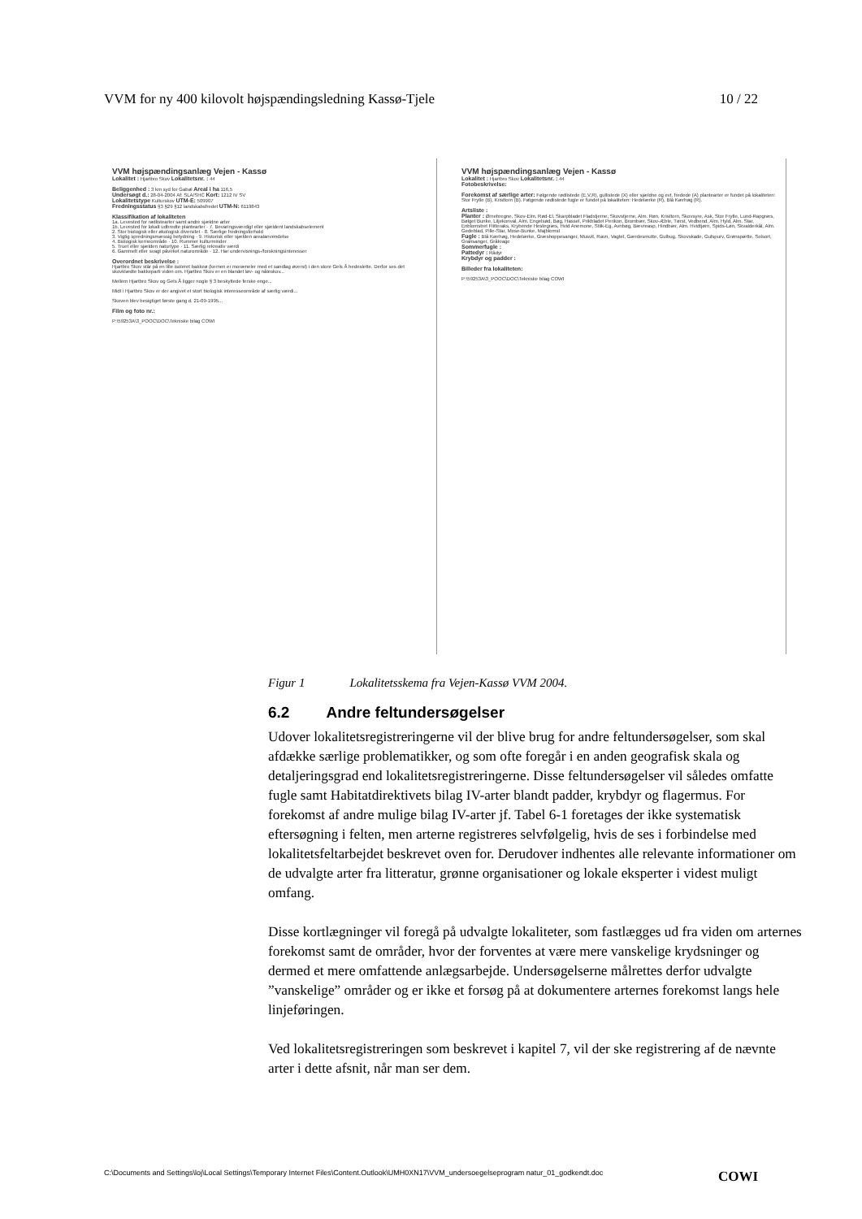VVM for ny 400 kilovolt højspændingsledning Kassø-Tjele 10 / 22
VVM højspændingsanlæg Vejen - Kassø
Lokalitet : Hjartbro Skov Lokalitetsnr. : 44
Beliggenhed : 3 km syd for Gabøl Areal i ha 116,5
Undersøgt d.: 28-04-2004 Af: SLA/SHC Kort: 1212 IV SV
Lokalitetstype Kulturskov UTM-E: 509907
Fredningsstatus §3 §29 §12 landskabsfredet UTM-N: 6119843
Klassifikation af lokaliteten
1a. Levested for rødlistearter samt andre sjældne arter
1b. Levested for lokalt udbredte plantearter · 7. Bevaringsværdigt eller sjældent landskabselement
2. Stor biologisk eller økologisk diversitet · 8. Særlige fredningsforhold
3. Vigtig spredningsmæssig betydning · 9. Historisk eller sjælden arealanvendelse
4. Biologisk kerneområde · 10. Rummer kulturminder
5. Truet eller sjælden naturtype · 11. Særlig rekreativ værdi
6. Gammelt eller svagt påvirket naturområde · 12. Har undervisnings-/forskningsinteresser
Overordnet beskrivelse :
Hjartbro Skov står på en lille isoleret bakkeø (kernen er moræneler med et sandlag øverst) i den store Gels Å hedeslette. Derfor ses det skovklædte bakkeparti viden om. Hjartbro Skov er en blandet løv- og nåleskov...
Mellem Hjartbro Skov og Gels Å ligger nogle § 3 beskyttede ferske enge...
Midt i Hjartbro Skov er der angivet et stort biologisk interesseområde af særlig værdi...
Skoven blev besigtiget første gang d. 21-09-1995...
Film og foto nr.:
P:\59253A\3_POOC\DOC\Tekniske bilag COWI
VVM højspændingsanlæg Vejen - Kassø
Lokalitet : Hjartbro Skov Lokalitetsnr. : 44
Fotobeskrivelse:
Forekomst af særlige arter: Følgende rødlistede (E,V,R), gullistede (X) eller sjældne og evt. fredede (A) plantearter er fundet på lokaliteten: Stor Frytle (B), Kristtorn (B). Følgende rødlistede fugle er fundet på lokaliteten: Hedelærke (R), Blå Kærhøg (R).
Artsliste :
Planter : Ørnebregne, Skov-Elm, Rød-El, Skarpbladet Fladstjerne, Skovstjerne, Alm. Røn, Kristtorn, Skovsyre, Ask, Stor Frytle, Lund-Rapgræs, Bølget Bunke, Liljekonval, Alm. Engelsød, Bøg, Hassel, Prikbladet Perikon, Brombær, Skov-Æble, Tørst, Vedbend, Alm. Hyld, Alm. Star, Enblomstret Flitteraks, Krybende Hestegræs, Hvid Anemone, Stilk-Eg, Avnbøg, Bævreasp, Hindbær, Alm. Hvidtjørn, Spids-Løn, Skvalderkål, Alm. Gedeblad, Pille-Star, Mose-Bunke, Majblomst
Fugle : Blå Kærhøg, Hedelærke, Græshoppesanger, Musvit, Ravn, Vagtel, Gærdesmutte, Gulbug, Skovskade, Gulspurv, Grønspætte, Solsort, Gransanger, Gråkrage
Sommerfugle :
Pattedyr : Rådyr
Krybdyr og padder :
Billeder fra lokaliteten:
P:\59253A\3_POOC\DOC\Tekniske bilag COWI
Figur 1 Lokalitetsskema fra Vejen-Kassø VVM 2004.
6.2 Andre feltundersøgelser
Udover lokalitetsregistreringerne vil der blive brug for andre feltundersøgelser, som skal afdække særlige problematikker, og som ofte foregår i en anden geografisk skala og detaljeringsgrad end lokalitetsregistreringerne. Disse feltundersøgelser vil således omfatte fugle samt Habitatdirektivets bilag IV-arter blandt padder, krybdyr og flagermus. For forekomst af andre mulige bilag IV-arter jf. Tabel 6-1 foretages der ikke systematisk eftersøgning i felten, men arterne registreres selvfølgelig, hvis de ses i forbindelse med lokalitetsfeltarbejdet beskrevet oven for. Derudover indhentes alle relevante informationer om de udvalgte arter fra litteratur, grønne organisationer og lokale eksperter i videst muligt omfang.
Disse kortlægninger vil foregå på udvalgte lokaliteter, som fastlægges ud fra viden om arternes forekomst samt de områder, hvor der forventes at være mere vanskelige krydsninger og dermed et mere omfattende anlægsarbejde. Undersøgelserne målrettes derfor udvalgte ”vanskelige” områder og er ikke et forsøg på at dokumentere arternes forekomst langs hele linjeføringen.
Ved lokalitetsregistreringen som beskrevet i kapitel 7, vil der ske registrering af de nævnte arter i dette afsnit, når man ser dem.
C:\Documents and Settings\loj\Local Settings\Temporary Internet Files\Content.Outlook\UMH0XN17\VVM_undersoegelseprogram natur_01_godkendt.doc COWI